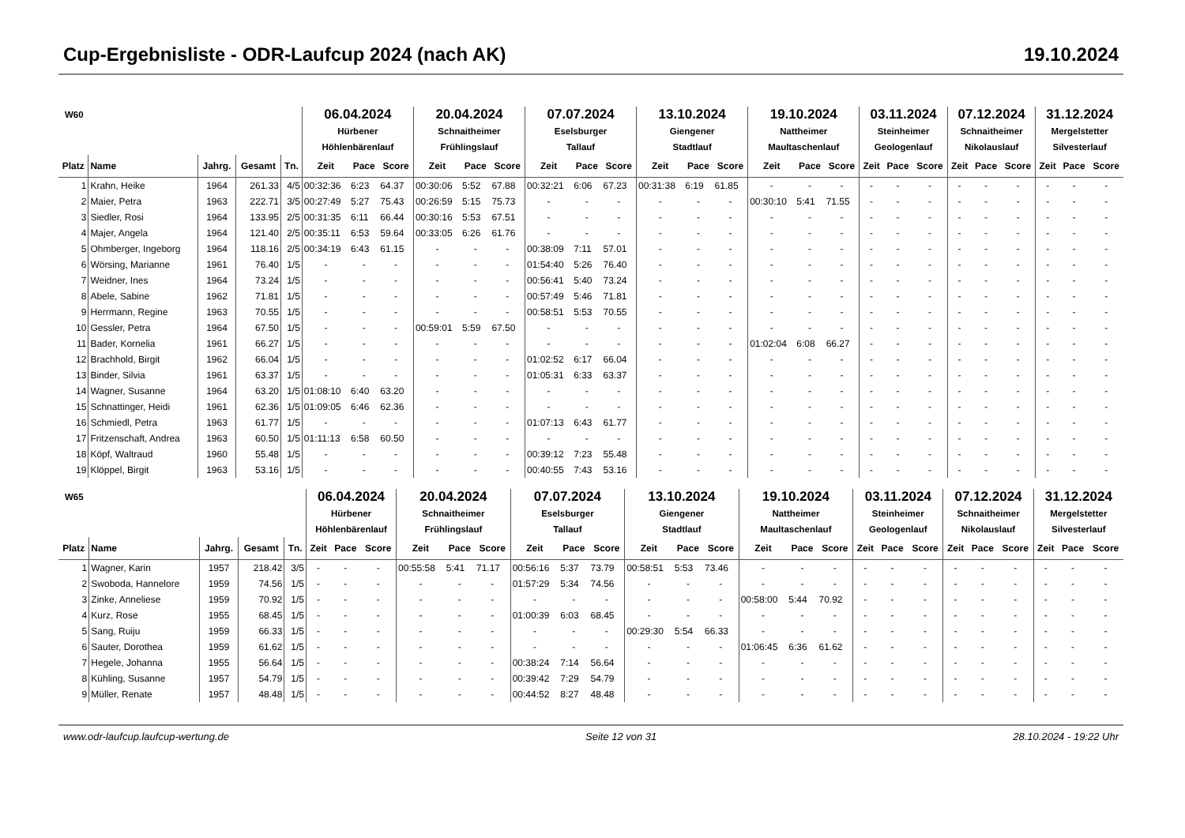Cup-Ergebnisliste - ODR-Laufcup 2024 (nach AK) 19.10.2024
| W60 | | | | | 06.04.2024 Hürbener Höhlenbärenlauf | | | 20.04.2024 Schnaitheimer Frühlingslauf | | | 07.07.2024 Eselsburger Tallauf | | | 13.10.2024 Giengener Stadtlauf | | | 19.10.2024 Nattheimer Maultaschenlauf | | | 03.11.2024 Steinheimer Geologenlauf | | | 07.12.2024 Schnaitheimer Nikolauslauf | | | 31.12.2024 Mergelstetter Silvesterlauf | | |
| --- | --- | --- | --- | --- | --- | --- | --- | --- | --- | --- | --- | --- | --- | --- | --- | --- | --- | --- | --- | --- | --- | --- | --- | --- | --- | --- | --- | --- |
| Platz | Name | Jahrg. | Gesamt | Tn. | Zeit | Pace | Score | Zeit | Pace | Score | Zeit | Pace | Score | Zeit | Pace | Score | Zeit | Pace | Score | Zeit | Pace | Score | Zeit | Pace | Score | Zeit | Pace | Score |
| 1 | Krahn, Heike | 1964 | 261.33 | 4/5 | 00:32:36 | 6:23 | 64.37 | 00:30:06 | 5:52 | 67.88 | 00:32:21 | 6:06 | 67.23 | 00:31:38 | 6:19 | 61.85 | - | - | - | - | - | - | - | - | - | - | - | - |
| 2 | Maier, Petra | 1963 | 222.71 | 3/5 | 00:27:49 | 5:27 | 75.43 | 00:26:59 | 5:15 | 75.73 | - | - | - | - | - | - | 00:30:10 | 5:41 | 71.55 | - | - | - | - | - | - | - | - | - |
| 3 | Siedler, Rosi | 1964 | 133.95 | 2/5 | 00:31:35 | 6:11 | 66.44 | 00:30:16 | 5:53 | 67.51 | - | - | - | - | - | - | - | - | - | - | - | - | - | - | - | - | - | - |
| 4 | Majer, Angela | 1964 | 121.40 | 2/5 | 00:35:11 | 6:53 | 59.64 | 00:33:05 | 6:26 | 61.76 | - | - | - | - | - | - | - | - | - | - | - | - | - | - | - | - | - | - |
| 5 | Ohmberger, Ingeborg | 1964 | 118.16 | 2/5 | 00:34:19 | 6:43 | 61.15 | - | - | - | 00:38:09 | 7:11 | 57.01 | - | - | - | - | - | - | - | - | - | - | - | - | - | - | - |
| 6 | Wörsing, Marianne | 1961 | 76.40 | 1/5 | - | - | - | - | - | - | 01:54:40 | 5:26 | 76.40 | - | - | - | - | - | - | - | - | - | - | - | - | - | - | - |
| 7 | Weidner, Ines | 1964 | 73.24 | 1/5 | - | - | - | - | - | - | 00:56:41 | 5:40 | 73.24 | - | - | - | - | - | - | - | - | - | - | - | - | - | - | - |
| 8 | Abele, Sabine | 1962 | 71.81 | 1/5 | - | - | - | - | - | - | 00:57:49 | 5:46 | 71.81 | - | - | - | - | - | - | - | - | - | - | - | - | - | - | - |
| 9 | Herrmann, Regine | 1963 | 70.55 | 1/5 | - | - | - | - | - | - | 00:58:51 | 5:53 | 70.55 | - | - | - | - | - | - | - | - | - | - | - | - | - | - | - |
| 10 | Gessler, Petra | 1964 | 67.50 | 1/5 | - | - | - | 00:59:01 | 5:59 | 67.50 | - | - | - | - | - | - | - | - | - | - | - | - | - | - | - | - | - | - |
| 11 | Bader, Kornelia | 1961 | 66.27 | 1/5 | - | - | - | - | - | - | - | - | - | - | - | - | 01:02:04 | 6:08 | 66.27 | - | - | - | - | - | - | - | - | - |
| 12 | Brachhold, Birgit | 1962 | 66.04 | 1/5 | - | - | - | - | - | - | 01:02:52 | 6:17 | 66.04 | - | - | - | - | - | - | - | - | - | - | - | - | - | - | - |
| 13 | Binder, Silvia | 1961 | 63.37 | 1/5 | - | - | - | - | - | - | 01:05:31 | 6:33 | 63.37 | - | - | - | - | - | - | - | - | - | - | - | - | - | - | - |
| 14 | Wagner, Susanne | 1964 | 63.20 | 1/5 | 01:08:10 | 6:40 | 63.20 | - | - | - | - | - | - | - | - | - | - | - | - | - | - | - | - | - | - | - | - | - |
| 15 | Schnattinger, Heidi | 1961 | 62.36 | 1/5 | 01:09:05 | 6:46 | 62.36 | - | - | - | - | - | - | - | - | - | - | - | - | - | - | - | - | - | - | - | - | - |
| 16 | Schmiedl, Petra | 1963 | 61.77 | 1/5 | - | - | - | - | - | - | 01:07:13 | 6:43 | 61.77 | - | - | - | - | - | - | - | - | - | - | - | - | - | - | - |
| 17 | Fritzenschaft, Andrea | 1963 | 60.50 | 1/5 | 01:11:13 | 6:58 | 60.50 | - | - | - | - | - | - | - | - | - | - | - | - | - | - | - | - | - | - | - | - | - |
| 18 | Köpf, Waltraud | 1960 | 55.48 | 1/5 | - | - | - | - | - | - | 00:39:12 | 7:23 | 55.48 | - | - | - | - | - | - | - | - | - | - | - | - | - | - | - |
| 19 | Klöppel, Birgit | 1963 | 53.16 | 1/5 | - | - | - | - | - | - | 00:40:55 | 7:43 | 53.16 | - | - | - | - | - | - | - | - | - | - | - | - | - | - | - |
| W65 | | | | | 06.04.2024 Hürbener Höhlenbärenlauf | | | 20.04.2024 Schnaitheimer Frühlingslauf | | | 07.07.2024 Eselsburger Tallauf | | | 13.10.2024 Giengener Stadtlauf | | | 19.10.2024 Nattheimer Maultaschenlauf | | | 03.11.2024 Steinheimer Geologenlauf | | | 07.12.2024 Schnaitheimer Nikolauslauf | | | 31.12.2024 Mergelstetter Silvesterlauf | | |
| --- | --- | --- | --- | --- | --- | --- | --- | --- | --- | --- | --- | --- | --- | --- | --- | --- | --- | --- | --- | --- | --- | --- | --- | --- | --- | --- | --- | --- |
| Platz | Name | Jahrg. | Gesamt | Tn. | Zeit | Pace | Score | Zeit | Pace | Score | Zeit | Pace | Score | Zeit | Pace | Score | Zeit | Pace | Score | Zeit | Pace | Score | Zeit | Pace | Score | Zeit | Pace | Score |
| 1 | Wagner, Karin | 1957 | 218.42 | 3/5 | - | - | - | 00:55:58 | 5:41 | 71.17 | 00:56:16 | 5:37 | 73.79 | 00:58:51 | 5:53 | 73.46 | - | - | - | - | - | - | - | - | - | - | - | - |
| 2 | Swoboda, Hannelore | 1959 | 74.56 | 1/5 | - | - | - | - | - | - | 01:57:29 | 5:34 | 74.56 | - | - | - | - | - | - | - | - | - | - | - | - | - | - | - |
| 3 | Zinke, Anneliese | 1959 | 70.92 | 1/5 | - | - | - | - | - | - | - | - | - | - | - | - | 00:58:00 | 5:44 | 70.92 | - | - | - | - | - | - | - | - | - |
| 4 | Kurz, Rose | 1955 | 68.45 | 1/5 | - | - | - | - | - | - | 01:00:39 | 6:03 | 68.45 | - | - | - | - | - | - | - | - | - | - | - | - | - | - | - |
| 5 | Sang, Ruiju | 1959 | 66.33 | 1/5 | - | - | - | - | - | - | - | - | - | 00:29:30 | 5:54 | 66.33 | - | - | - | - | - | - | - | - | - | - | - | - |
| 6 | Sauter, Dorothea | 1959 | 61.62 | 1/5 | - | - | - | - | - | - | - | - | - | - | - | - | 01:06:45 | 6:36 | 61.62 | - | - | - | - | - | - | - | - | - |
| 7 | Hegele, Johanna | 1955 | 56.64 | 1/5 | - | - | - | - | - | - | 00:38:24 | 7:14 | 56.64 | - | - | - | - | - | - | - | - | - | - | - | - | - | - | - |
| 8 | Kühling, Susanne | 1957 | 54.79 | 1/5 | - | - | - | - | - | - | 00:39:42 | 7:29 | 54.79 | - | - | - | - | - | - | - | - | - | - | - | - | - | - | - |
| 9 | Müller, Renate | 1957 | 48.48 | 1/5 | - | - | - | - | - | - | 00:44:52 | 8:27 | 48.48 | - | - | - | - | - | - | - | - | - | - | - | - | - | - | - |
www.odr-laufcup.laufcup-wertung.de Seite 12 von 31 28.10.2024 - 19:22 Uhr